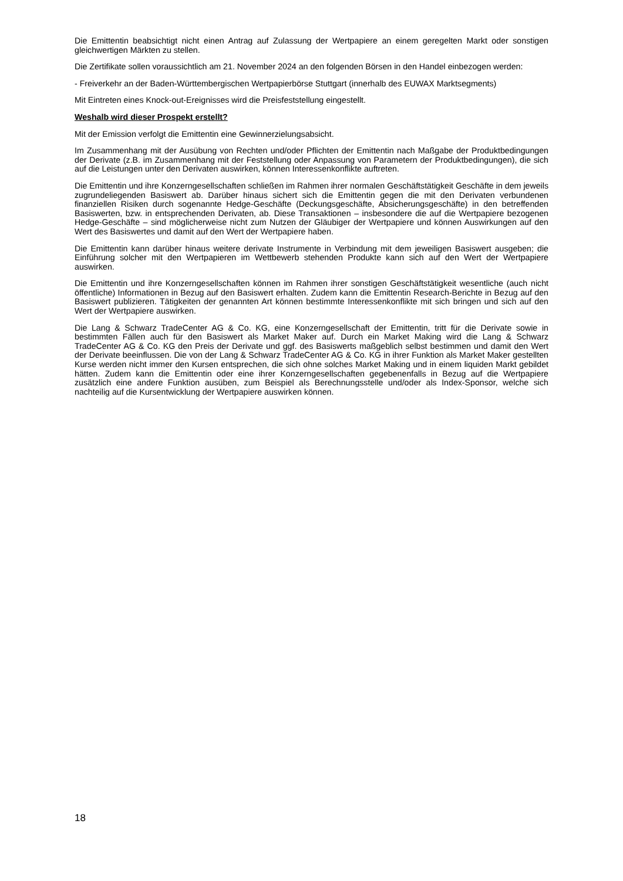Die Emittentin beabsichtigt nicht einen Antrag auf Zulassung der Wertpapiere an einem geregelten Markt oder sonstigen gleichwertigen Märkten zu stellen.
Die Zertifikate sollen voraussichtlich am 21. November 2024 an den folgenden Börsen in den Handel einbezogen werden:
- Freiverkehr an der Baden-Württembergischen Wertpapierbörse Stuttgart (innerhalb des EUWAX Marktsegments)
Mit Eintreten eines Knock-out-Ereignisses wird die Preisfeststellung eingestellt.
Weshalb wird dieser Prospekt erstellt?
Mit der Emission verfolgt die Emittentin eine Gewinnerzielungsabsicht.
Im Zusammenhang mit der Ausübung von Rechten und/oder Pflichten der Emittentin nach Maßgabe der Produktbedingungen der Derivate (z.B. im Zusammenhang mit der Feststellung oder Anpassung von Parametern der Produktbedingungen), die sich auf die Leistungen unter den Derivaten auswirken, können Interessenkonflikte auftreten.
Die Emittentin und ihre Konzerngesellschaften schließen im Rahmen ihrer normalen Geschäftstätigkeit Geschäfte in dem jeweils zugrundeliegenden Basiswert ab. Darüber hinaus sichert sich die Emittentin gegen die mit den Derivaten verbundenen finanziellen Risiken durch sogenannte Hedge-Geschäfte (Deckungsgeschäfte, Absicherungsgeschäfte) in den betreffenden Basiswerten, bzw. in entsprechenden Derivaten, ab. Diese Transaktionen – insbesondere die auf die Wertpapiere bezogenen Hedge-Geschäfte – sind möglicherweise nicht zum Nutzen der Gläubiger der Wertpapiere und können Auswirkungen auf den Wert des Basiswertes und damit auf den Wert der Wertpapiere haben.
Die Emittentin kann darüber hinaus weitere derivate Instrumente in Verbindung mit dem jeweiligen Basiswert ausgeben; die Einführung solcher mit den Wertpapieren im Wettbewerb stehenden Produkte kann sich auf den Wert der Wertpapiere auswirken.
Die Emittentin und ihre Konzerngesellschaften können im Rahmen ihrer sonstigen Geschäftstätigkeit wesentliche (auch nicht öffentliche) Informationen in Bezug auf den Basiswert erhalten. Zudem kann die Emittentin Research-Berichte in Bezug auf den Basiswert publizieren. Tätigkeiten der genannten Art können bestimmte Interessenkonflikte mit sich bringen und sich auf den Wert der Wertpapiere auswirken.
Die Lang & Schwarz TradeCenter AG & Co. KG, eine Konzerngesellschaft der Emittentin, tritt für die Derivate sowie in bestimmten Fällen auch für den Basiswert als Market Maker auf. Durch ein Market Making wird die Lang & Schwarz TradeCenter AG & Co. KG den Preis der Derivate und ggf. des Basiswerts maßgeblich selbst bestimmen und damit den Wert der Derivate beeinflussen. Die von der Lang & Schwarz TradeCenter AG & Co. KG in ihrer Funktion als Market Maker gestellten Kurse werden nicht immer den Kursen entsprechen, die sich ohne solches Market Making und in einem liquiden Markt gebildet hätten. Zudem kann die Emittentin oder eine ihrer Konzerngesellschaften gegebenenfalls in Bezug auf die Wertpapiere zusätzlich eine andere Funktion ausüben, zum Beispiel als Berechnungsstelle und/oder als Index-Sponsor, welche sich nachteilig auf die Kursentwicklung der Wertpapiere auswirken können.
18